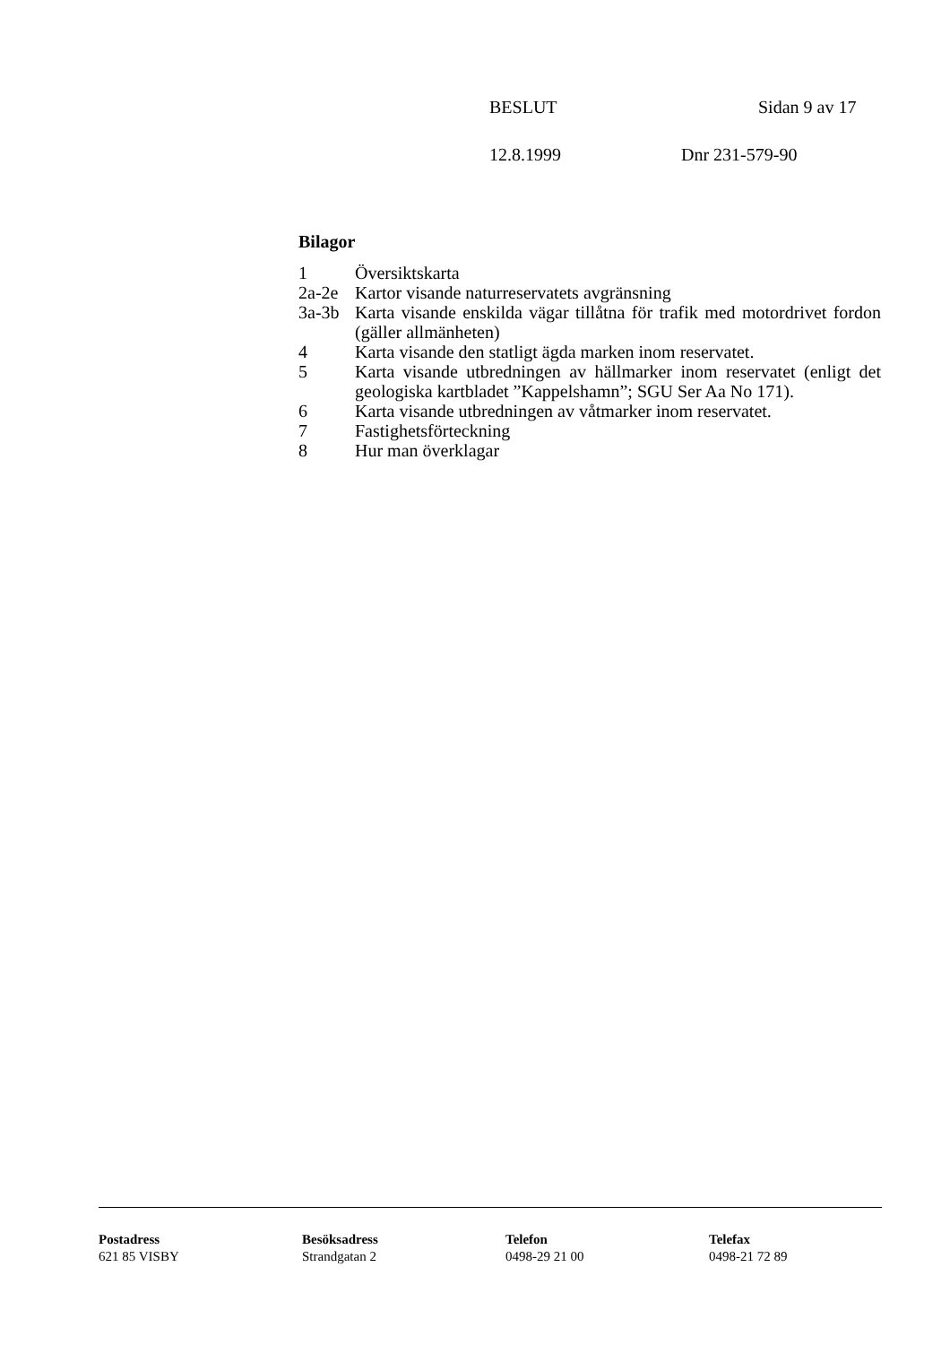BESLUT Sidan 9 av 17
12.8.1999 Dnr 231-579-90
Bilagor
1 Översiktskarta
2a-2e Kartor visande naturreservatets avgränsning
3a-3b Karta visande enskilda vägar tillåtna för trafik med motordrivet fordon (gäller allmänheten)
4 Karta visande den statligt ägda marken inom reservatet.
5 Karta visande utbredningen av hällmarker inom reservatet (enligt det geologiska kartbladet ”Kappelshamn”; SGU Ser Aa No 171).
6 Karta visande utbredningen av våtmarker inom reservatet.
7 Fastighetsförteckning
8 Hur man överklagar
Postadress
621 85 VISBY
Besöksadress
Strandgatan 2
Telefon
0498-29 21 00
Telefax
0498-21 72 89